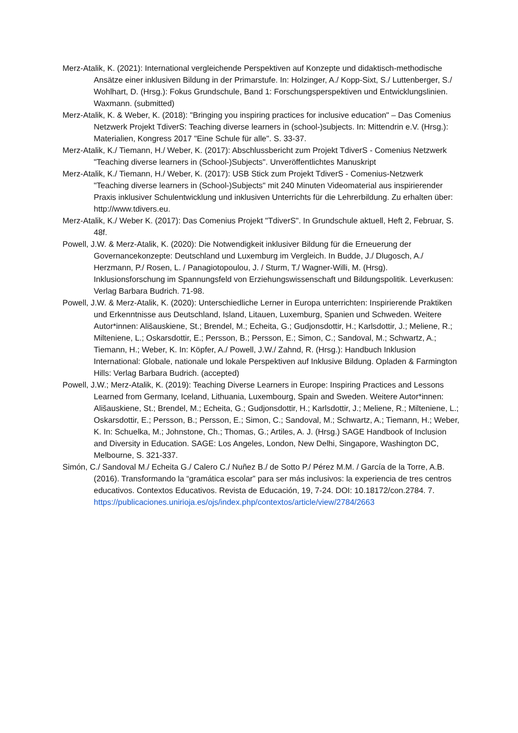Merz-Atalik, K. (2021): International vergleichende Perspektiven auf Konzepte und didaktisch-methodische Ansätze einer inklusiven Bildung in der Primarstufe. In: Holzinger, A./ Kopp-Sixt, S./ Luttenberger, S./ Wohlhart, D. (Hrsg.): Fokus Grundschule, Band 1: Forschungsperspektiven und Entwicklungslinien. Waxmann. (submitted)
Merz-Atalik, K. & Weber, K. (2018): "Bringing you inspiring practices for inclusive education" – Das Comenius Netzwerk Projekt TdiverS: Teaching diverse learners in (school-)subjects. In: Mittendrin e.V. (Hrsg.): Materialien, Kongress 2017 "Eine Schule für alle". S. 33-37.
Merz-Atalik, K./ Tiemann, H./ Weber, K. (2017): Abschlussbericht zum Projekt TdiverS - Comenius Netzwerk "Teaching diverse learners in (School-)Subjects". Unveröffentlichtes Manuskript
Merz-Atalik, K./ Tiemann, H./ Weber, K. (2017): USB Stick zum Projekt TdiverS - Comenius-Netzwerk "Teaching diverse learners in (School-)Subjects" mit 240 Minuten Videomaterial aus inspirierender Praxis inklusiver Schulentwicklung und inklusiven Unterrichts für die Lehrerbildung. Zu erhalten über: http://www.tdivers.eu.
Merz-Atalik, K./ Weber K. (2017): Das Comenius Projekt "TdiverS". In Grundschule aktuell, Heft 2, Februar, S. 48f.
Powell, J.W. & Merz-Atalik, K. (2020): Die Notwendigkeit inklusiver Bildung für die Erneuerung der Governancekonzepte: Deutschland und Luxemburg im Vergleich. In Budde, J./ Dlugosch, A./ Herzmann, P./ Rosen, L. / Panagiotopoulou, J. / Sturm, T./ Wagner-Willi, M. (Hrsg). Inklusionsforschung im Spannungsfeld von Erziehungswissenschaft und Bildungspolitik. Leverkusen: Verlag Barbara Budrich. 71-98.
Powell, J.W. & Merz-Atalik, K. (2020): Unterschiedliche Lerner in Europa unterrichten: Inspirierende Praktiken und Erkenntnisse aus Deutschland, Island, Litauen, Luxemburg, Spanien und Schweden. Weitere Autor*innen: Ališauskiene, St.; Brendel, M.; Echeita, G.; Gudjonsdottir, H.; Karlsdottir, J.; Meliene, R.; Milteniene, L.; Oskarsdottir, E.; Persson, B.; Persson, E.; Simon, C.; Sandoval, M.; Schwartz, A.; Tiemann, H.; Weber, K. In: Köpfer, A./ Powell, J.W./ Zahnd, R. (Hrsg.): Handbuch Inklusion International: Globale, nationale und lokale Perspektiven auf Inklusive Bildung. Opladen & Farmington Hills: Verlag Barbara Budrich. (accepted)
Powell, J.W.; Merz-Atalik, K. (2019): Teaching Diverse Learners in Europe: Inspiring Practices and Lessons Learned from Germany, Iceland, Lithuania, Luxembourg, Spain and Sweden. Weitere Autor*innen: Ališauskiene, St.; Brendel, M.; Echeita, G.; Gudjonsdottir, H.; Karlsdottir, J.; Meliene, R.; Milteniene, L.; Oskarsdottir, E.; Persson, B.; Persson, E.; Simon, C.; Sandoval, M.; Schwartz, A.; Tiemann, H.; Weber, K. In: Schuelka, M.; Johnstone, Ch.; Thomas, G.; Artiles, A. J. (Hrsg.) SAGE Handbook of Inclusion and Diversity in Education. SAGE: Los Angeles, London, New Delhi, Singapore, Washington DC, Melbourne, S. 321-337.
Simón, C./ Sandoval M./ Echeita G./ Calero C./ Nuñez B./ de Sotto P./ Pérez M.M. / García de la Torre, A.B. (2016). Transformando la “gramática escolar” para ser más inclusivos: la experiencia de tres centros educativos. Contextos Educativos. Revista de Educación, 19, 7-24. DOI: 10.18172/con.2784. 7. https://publicaciones.unirioja.es/ojs/index.php/contextos/article/view/2784/2663